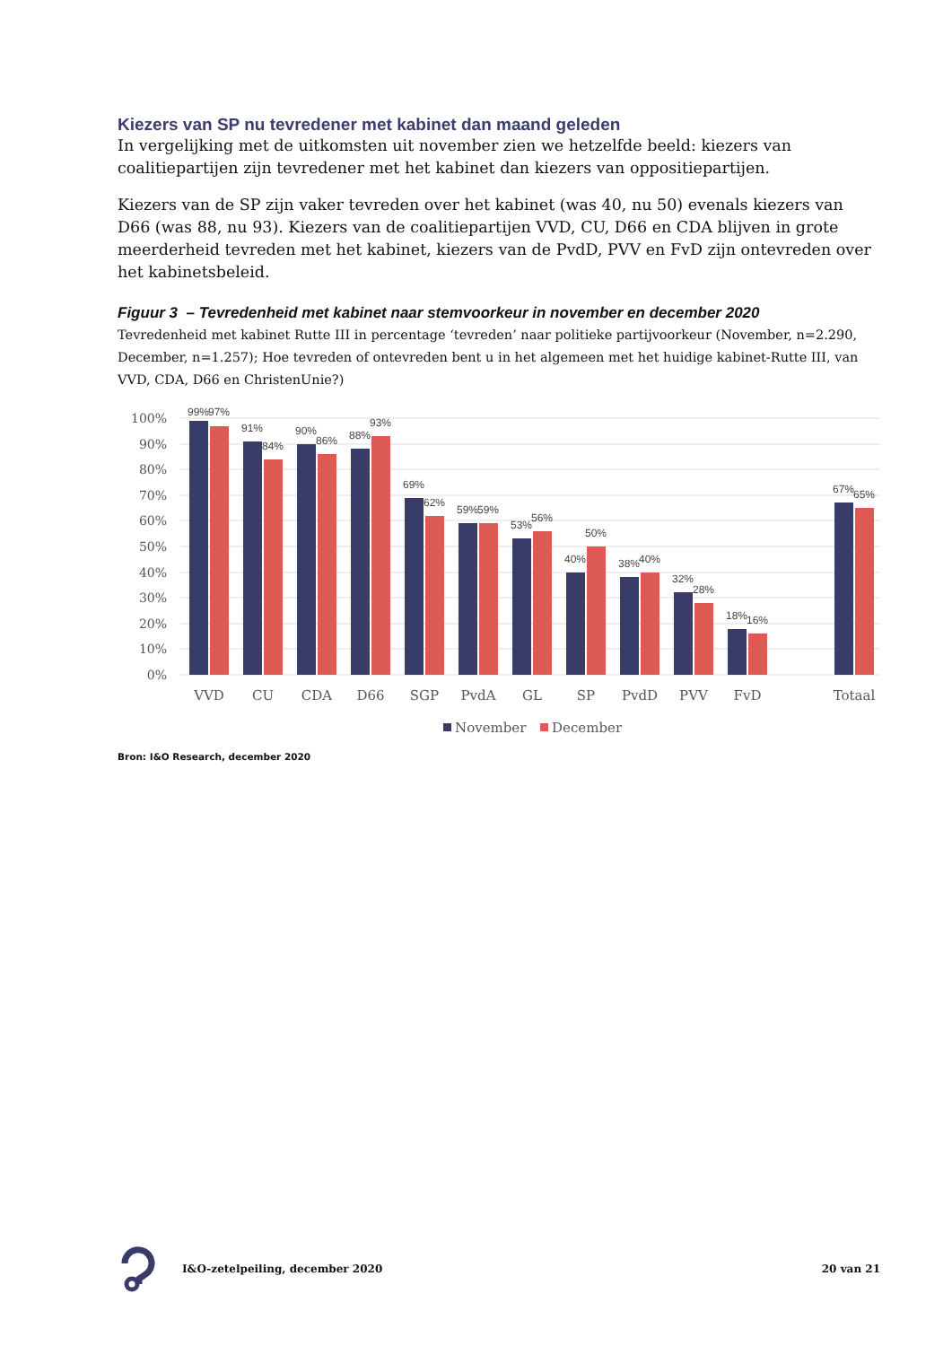Kiezers van SP nu tevredener met kabinet dan maand geleden
In vergelijking met de uitkomsten uit november zien we hetzelfde beeld: kiezers van coalitiepartijen zijn tevredener met het kabinet dan kiezers van oppositiepartijen.
Kiezers van de SP zijn vaker tevreden over het kabinet (was 40, nu 50) evenals kiezers van D66 (was 88, nu 93). Kiezers van de coalitiepartijen VVD, CU, D66 en CDA blijven in grote meerderheid tevreden met het kabinet, kiezers van de PvdD, PVV en FvD zijn ontevreden over het kabinetsbeleid.
Figuur 3 – Tevredenheid met kabinet naar stemvoorkeur in november en december 2020
Tevredenheid met kabinet Rutte III in percentage ‘tevreden’ naar politieke partijvoorkeur (November, n=2.290, December, n=1.257); Hoe tevreden of ontevreden bent u in het algemeen met het huidige kabinet-Rutte III, van VVD, CDA, D66 en ChristenUnie?)
100%
90%
80%
70%
60%
50%
40%
30%
20%
10%
0%
99%
97%
91%
84%
90%
86%
88%
93%
69%
62%
59%
59%
53%
56%
40%
50%
38%
40%
32%
28%
18%
16%
67%
65%
VVD
CU
CDA
D66
SGP
PvdA
GL
SP
PvdD
PVV
FvD
Totaal
November
December
Bron: I&O Research, december 2020
I&O-zetelpeiling, december 2020 20 van 21